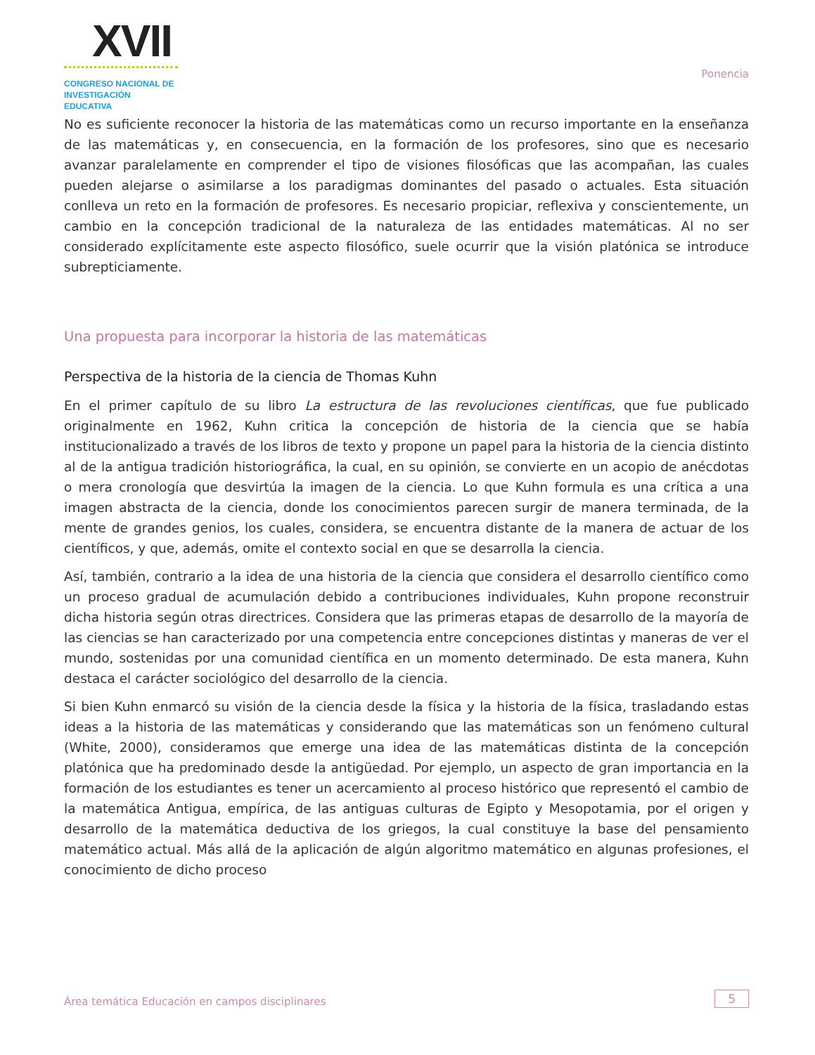XVII
CONGRESO NACIONAL DE
INVESTIGACIÓN EDUCATIVA
Ponencia
No es suficiente reconocer la historia de las matemáticas como un recurso importante en la enseñanza de las matemáticas y, en consecuencia, en la formación de los profesores, sino que es necesario avanzar paralelamente en comprender el tipo de visiones filosóficas que las acompañan, las cuales pueden alejarse o asimilarse a los paradigmas dominantes del pasado o actuales. Esta situación conlleva un reto en la formación de profesores. Es necesario propiciar, reflexiva y conscientemente, un cambio en la concepción tradicional de la naturaleza de las entidades matemáticas. Al no ser considerado explícitamente este aspecto filosófico, suele ocurrir que la visión platónica se introduce subrepticiamente.
Una propuesta para incorporar la historia de las matemáticas
Perspectiva de la historia de la ciencia de Thomas Kuhn
En el primer capítulo de su libro La estructura de las revoluciones científicas, que fue publicado originalmente en 1962, Kuhn critica la concepción de historia de la ciencia que se había institucionalizado a través de los libros de texto y propone un papel para la historia de la ciencia distinto al de la antigua tradición historiográfica, la cual, en su opinión, se convierte en un acopio de anécdotas o mera cronología que desvirtúa la imagen de la ciencia. Lo que Kuhn formula es una crítica a una imagen abstracta de la ciencia, donde los conocimientos parecen surgir de manera terminada, de la mente de grandes genios, los cuales, considera, se encuentra distante de la manera de actuar de los científicos, y que, además, omite el contexto social en que se desarrolla la ciencia.
Así, también, contrario a la idea de una historia de la ciencia que considera el desarrollo científico como un proceso gradual de acumulación debido a contribuciones individuales, Kuhn propone reconstruir dicha historia según otras directrices. Considera que las primeras etapas de desarrollo de la mayoría de las ciencias se han caracterizado por una competencia entre concepciones distintas y maneras de ver el mundo, sostenidas por una comunidad científica en un momento determinado. De esta manera, Kuhn destaca el carácter sociológico del desarrollo de la ciencia.
Si bien Kuhn enmarcó su visión de la ciencia desde la física y la historia de la física, trasladando estas ideas a la historia de las matemáticas y considerando que las matemáticas son un fenómeno cultural (White, 2000), consideramos que emerge una idea de las matemáticas distinta de la concepción platónica que ha predominado desde la antigüedad. Por ejemplo, un aspecto de gran importancia en la formación de los estudiantes es tener un acercamiento al proceso histórico que representó el cambio de la matemática Antigua, empírica, de las antiguas culturas de Egipto y Mesopotamia, por el origen y desarrollo de la matemática deductiva de los griegos, la cual constituye la base del pensamiento matemático actual. Más allá de la aplicación de algún algoritmo matemático en algunas profesiones, el conocimiento de dicho proceso
Área temática Educación en campos disciplinares 5